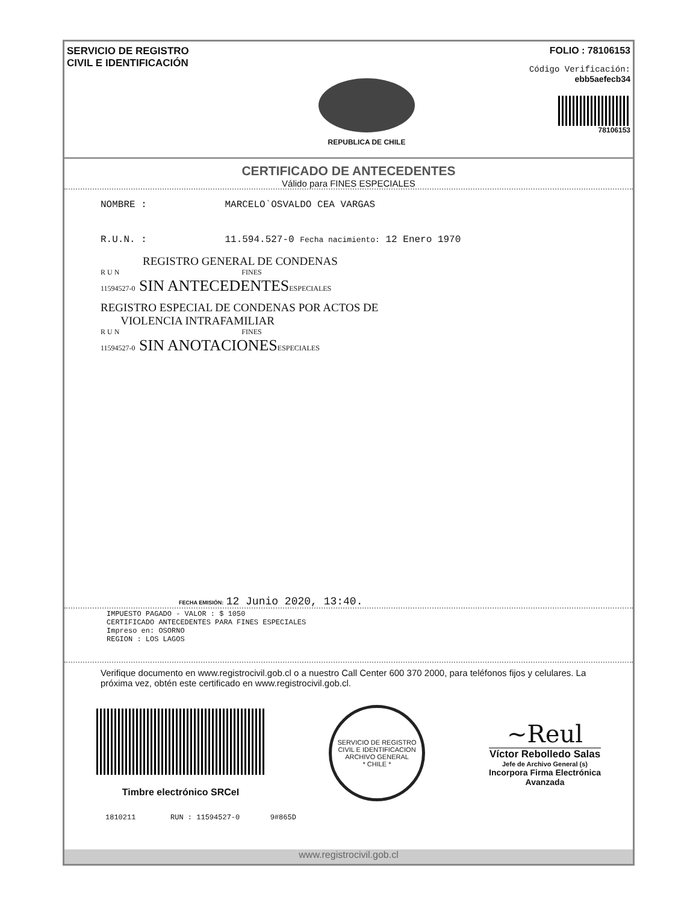SERVICIO DE REGISTRO
CIVIL E IDENTIFICACIÓN
REPUBLICA DE CHILE
FOLIO : 78106153
Código Verificación:
ebb5aefecb34
78106153
CERTIFICADO DE ANTECEDENTES
Válido para FINES ESPECIALES
NOMBRE : MARCELO`OSVALDO CEA VARGAS
R.U.N. : 11.594.527-0 Fecha nacimiento: 12 Enero 1970
REGISTRO GENERAL DE CONDENAS
R U N FINES
11594527-0 SIN ANTECEDENTESESPECIALES
REGISTRO ESPECIAL DE CONDENAS POR ACTOS DE
VIOLENCIA INTRAFAMILIAR
R U N FINES
11594527-0 SIN ANOTACIONESESPECIALES
FECHA EMISIÓN: 12 Junio 2020, 13:40.
IMPUESTO PAGADO - VALOR : $ 1050
CERTIFICADO ANTECEDENTES PARA FINES ESPECIALES
Impreso en: OSORNO
REGION : LOS LAGOS
Verifique documento en www.registrocivil.gob.cl o a nuestro Call Center 600 370 2000, para teléfonos fijos y celulares. La próxima vez, obtén este certificado en www.registrocivil.gob.cl.
Timbre electrónico SRCeI
SERVICIO DE REGISTRO CIVIL E IDENTIFICACION
ARCHIVO GENERAL
* CHILE *
~Reul
Víctor Rebolledo Salas
Jefe de Archivo General (s)
Incorpora Firma Electrónica
Avanzada
1810211 RUN : 11594527-0 9#865D
www.registrocivil.gob.cl